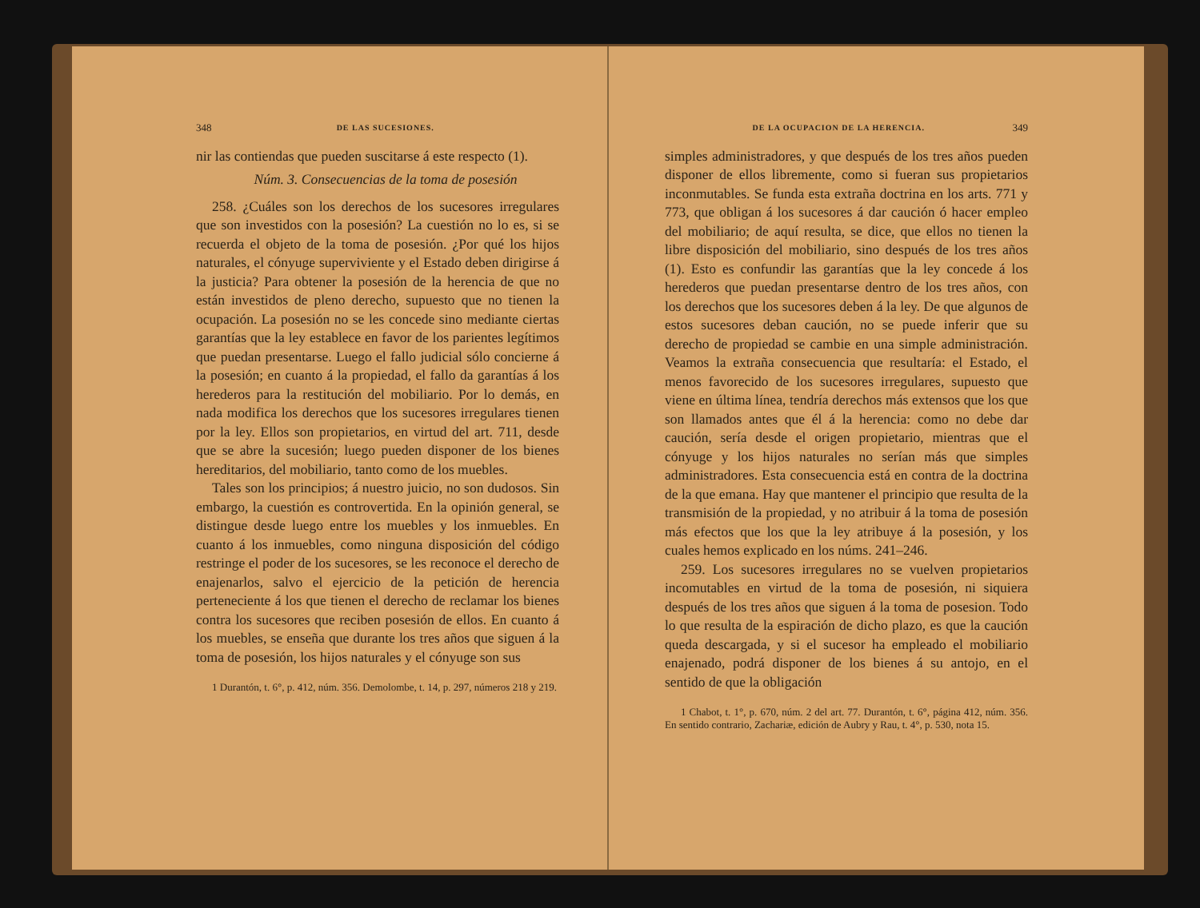348 DE LAS SUCESIONES.
nir las contiendas que pueden suscitarse á este respecto (1).
Núm. 3. Consecuencias de la toma de posesión
258. ¿Cuáles son los derechos de los sucesores irregulares que son investidos con la posesión? La cuestión no lo es, si se recuerda el objeto de la toma de posesión. ¿Por qué los hijos naturales, el cónyuge superviviente y el Estado deben dirigirse á la justicia? Para obtener la posesión de la herencia de que no están investidos de pleno derecho, supuesto que no tienen la ocupación. La posesión no se les concede sino mediante ciertas garantías que la ley establece en favor de los parientes legítimos que puedan presentarse. Luego el fallo judicial sólo concierne á la posesión; en cuanto á la propiedad, el fallo da garantías á los herederos para la restitución del mobiliario. Por lo demás, en nada modifica los derechos que los sucesores irregulares tienen por la ley. Ellos son propietarios, en virtud del art. 711, desde que se abre la sucesión; luego pueden disponer de los bienes hereditarios, del mobiliario, tanto como de los muebles.
Tales son los principios; á nuestro juicio, no son dudosos. Sin embargo, la cuestión es controvertida. En la opinión general, se distingue desde luego entre los muebles y los inmuebles. En cuanto á los inmuebles, como ninguna disposición del código restringe el poder de los sucesores, se les reconoce el derecho de enajenarlos, salvo el ejercicio de la petición de herencia perteneciente á los que tienen el derecho de reclamar los bienes contra los sucesores que reciben posesión de ellos. En cuanto á los muebles, se enseña que durante los tres años que siguen á la toma de posesión, los hijos naturales y el cónyuge son sus
1 Durantón, t. 6°, p. 412, núm. 356. Demolombe, t. 14, p. 297, números 218 y 219.
DE LA OCUPACION DE LA HERENCIA. 349
simples administradores, y que después de los tres años pueden disponer de ellos libremente, como si fueran sus propietarios inconmutables. Se funda esta extraña doctrina en los arts. 771 y 773, que obligan á los sucesores á dar caución ó hacer empleo del mobiliario; de aquí resulta, se dice, que ellos no tienen la libre disposición del mobiliario, sino después de los tres años (1). Esto es confundir las garantías que la ley concede á los herederos que puedan presentarse dentro de los tres años, con los derechos que los sucesores deben á la ley. De que algunos de estos sucesores deban caución, no se puede inferir que su derecho de propiedad se cambie en una simple administración. Veamos la extraña consecuencia que resultaría: el Estado, el menos favorecido de los sucesores irregulares, supuesto que viene en última línea, tendría derechos más extensos que los que son llamados antes que él á la herencia: como no debe dar caución, sería desde el origen propietario, mientras que el cónyuge y los hijos naturales no serían más que simples administradores. Esta consecuencia está en contra de la doctrina de la que emana. Hay que mantener el principio que resulta de la transmisión de la propiedad, y no atribuir á la toma de posesión más efectos que los que la ley atribuye á la posesión, y los cuales hemos explicado en los núms. 241–246.
259. Los sucesores irregulares no se vuelven propietarios incomutables en virtud de la toma de posesión, ni siquiera después de los tres años que siguen á la toma de posesion. Todo lo que resulta de la espiración de dicho plazo, es que la caución queda descargada, y si el sucesor ha empleado el mobiliario enajenado, podrá disponer de los bienes á su antojo, en el sentido de que la obligación
1 Chabot, t. 1°, p. 670, núm. 2 del art. 77. Durantón, t. 6°, página 412, núm. 356. En sentido contrario, Zachariæ, edición de Aubry y Rau, t. 4°, p. 530, nota 15.